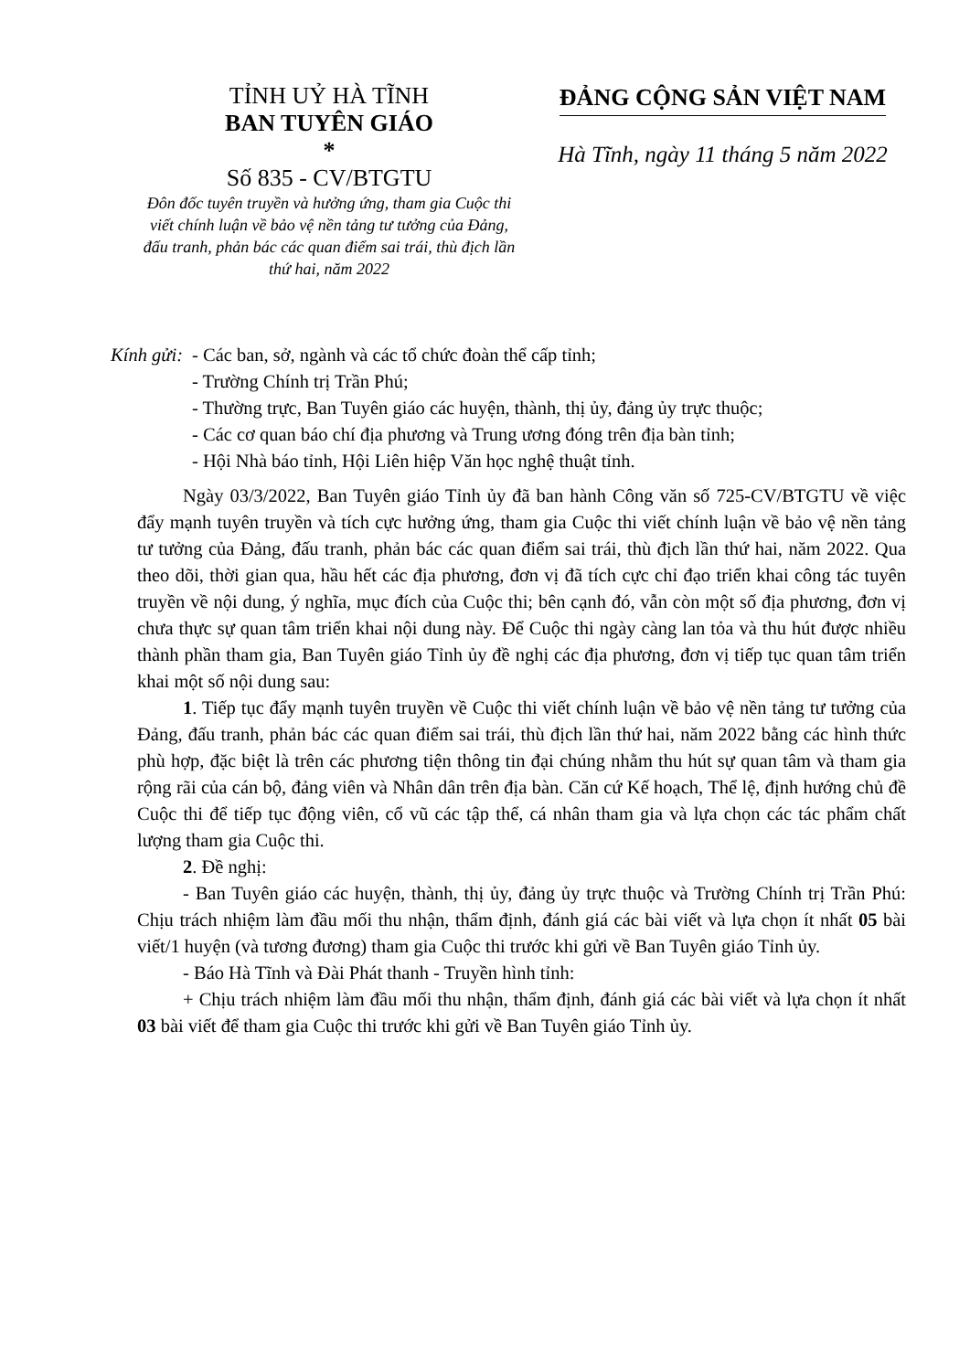TỈNH UỶ HÀ TĨNH
BAN TUYÊN GIÁO
*
Số 835 - CV/BTGTU
Đôn đốc tuyên truyền và hưởng ứng, tham gia Cuộc thi viết chính luận về bảo vệ nền tảng tư tưởng của Đảng, đấu tranh, phản bác các quan điểm sai trái, thù địch lần thứ hai, năm 2022
ĐẢNG CỘNG SẢN VIỆT NAM
Hà Tĩnh, ngày 11 tháng 5 năm 2022
Kính gửi: - Các ban, sở, ngành và các tổ chức đoàn thể cấp tỉnh;
- Trường Chính trị Trần Phú;
- Thường trực, Ban Tuyên giáo các huyện, thành, thị ủy, đảng ủy trực thuộc;
- Các cơ quan báo chí địa phương và Trung ương đóng trên địa bàn tỉnh;
- Hội Nhà báo tỉnh, Hội Liên hiệp Văn học nghệ thuật tỉnh.
Ngày 03/3/2022, Ban Tuyên giáo Tỉnh ủy đã ban hành Công văn số 725-CV/BTGTU về việc đẩy mạnh tuyên truyền và tích cực hưởng ứng, tham gia Cuộc thi viết chính luận về bảo vệ nền tảng tư tưởng của Đảng, đấu tranh, phản bác các quan điểm sai trái, thù địch lần thứ hai, năm 2022. Qua theo dõi, thời gian qua, hầu hết các địa phương, đơn vị đã tích cực chỉ đạo triển khai công tác tuyên truyền về nội dung, ý nghĩa, mục đích của Cuộc thi; bên cạnh đó, vẫn còn một số địa phương, đơn vị chưa thực sự quan tâm triển khai nội dung này. Để Cuộc thi ngày càng lan tỏa và thu hút được nhiều thành phần tham gia, Ban Tuyên giáo Tỉnh ủy đề nghị các địa phương, đơn vị tiếp tục quan tâm triển khai một số nội dung sau:
1. Tiếp tục đẩy mạnh tuyên truyền về Cuộc thi viết chính luận về bảo vệ nền tảng tư tưởng của Đảng, đấu tranh, phản bác các quan điểm sai trái, thù địch lần thứ hai, năm 2022 bằng các hình thức phù hợp, đặc biệt là trên các phương tiện thông tin đại chúng nhằm thu hút sự quan tâm và tham gia rộng rãi của cán bộ, đảng viên và Nhân dân trên địa bàn. Căn cứ Kế hoạch, Thể lệ, định hướng chủ đề Cuộc thi để tiếp tục động viên, cổ vũ các tập thể, cá nhân tham gia và lựa chọn các tác phẩm chất lượng tham gia Cuộc thi.
2. Đề nghị:
- Ban Tuyên giáo các huyện, thành, thị ủy, đảng ủy trực thuộc và Trường Chính trị Trần Phú: Chịu trách nhiệm làm đầu mối thu nhận, thẩm định, đánh giá các bài viết và lựa chọn ít nhất 05 bài viết/1 huyện (và tương đương) tham gia Cuộc thi trước khi gửi về Ban Tuyên giáo Tỉnh ủy.
- Báo Hà Tĩnh và Đài Phát thanh - Truyền hình tỉnh:
+ Chịu trách nhiệm làm đầu mối thu nhận, thẩm định, đánh giá các bài viết và lựa chọn ít nhất 03 bài viết để tham gia Cuộc thi trước khi gửi về Ban Tuyên giáo Tỉnh ủy.